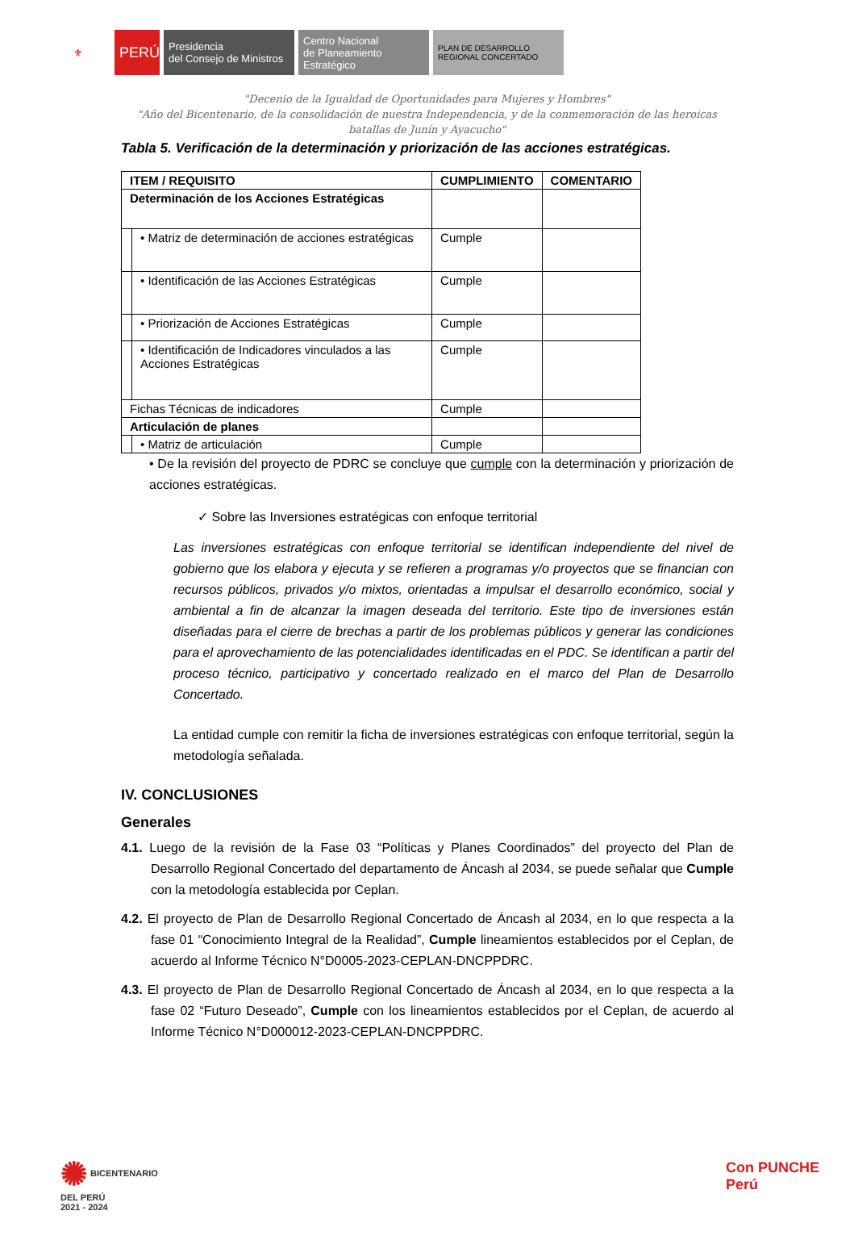⚜
PERÚ
Presidencia
del Consejo de Ministros
Centro Nacional
de Planeamiento Estratégico
PLAN DE DESARROLLO
REGIONAL CONCERTADO
"Decenio de la Igualdad de Oportunidades para Mujeres y Hombres"
"Año del Bicentenario, de la consolidación de nuestra Independencia, y de la conmemoración de las heroicas
batallas de Junín y Ayacucho"
Tabla 5. Verificación de la determinación y priorización de las acciones estratégicas.
| ITEM / REQUISITO | | CUMPLIMIENTO | COMENTARIO |
| Determinación de los Acciones Estratégicas | | | |
| | • Matriz de determinación de acciones estratégicas | Cumple | |
| | • Identificación de las Acciones Estratégicas | Cumple | |
| | • Priorización de Acciones Estratégicas | Cumple | |
| | • Identificación de Indicadores vinculados a las Acciones Estratégicas | Cumple | |
| Fichas Técnicas de indicadores | | Cumple | |
| Articulación de planes | | | |
| | • Matriz de articulación | Cumple | |
• De la revisión del proyecto de PDRC se concluye que cumple con la determinación y priorización de acciones estratégicas.
✓ Sobre las Inversiones estratégicas con enfoque territorial
Las inversiones estratégicas con enfoque territorial se identifican independiente del nivel de gobierno que los elabora y ejecuta y se refieren a programas y/o proyectos que se financian con recursos públicos, privados y/o mixtos, orientadas a impulsar el desarrollo económico, social y ambiental a fin de alcanzar la imagen deseada del territorio. Este tipo de inversiones están diseñadas para el cierre de brechas a partir de los problemas públicos y generar las condiciones para el aprovechamiento de las potencialidades identificadas en el PDC. Se identifican a partir del proceso técnico, participativo y concertado realizado en el marco del Plan de Desarrollo Concertado.
La entidad cumple con remitir la ficha de inversiones estratégicas con enfoque territorial, según la metodología señalada.
IV. CONCLUSIONES
Generales
4.1. Luego de la revisión de la Fase 03 “Políticas y Planes Coordinados” del proyecto del Plan de Desarrollo Regional Concertado del departamento de Áncash al 2034, se puede señalar que Cumple con la metodología establecida por Ceplan.
4.2. El proyecto de Plan de Desarrollo Regional Concertado de Áncash al 2034, en lo que respecta a la fase 01 “Conocimiento Integral de la Realidad”, Cumple lineamientos establecidos por el Ceplan, de acuerdo al Informe Técnico N°D0005-2023-CEPLAN-DNCPPDRC.
4.3. El proyecto de Plan de Desarrollo Regional Concertado de Áncash al 2034, en lo que respecta a la fase 02 “Futuro Deseado”, Cumple con los lineamientos establecidos por el Ceplan, de acuerdo al Informe Técnico N°D000012-2023-CEPLAN-DNCPPDRC.
✺ BICENTENARIO
DEL PERÚ
2021 - 2024
Con PUNCHE Perú